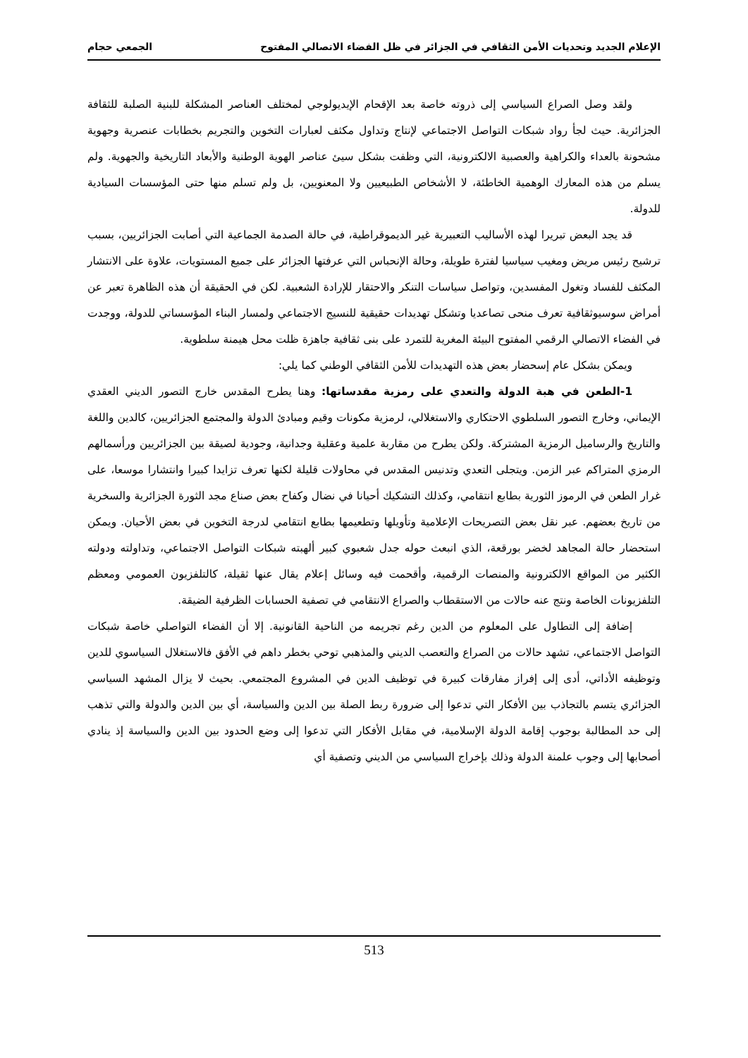الإعلام الجديد وتحديات الأمن الثقافي في الجزائر في ظل الفضاء الاتصالي المفتوح الجمعي حجام
ولقد وصل الصراع السياسي إلى ذروته خاصة بعد الإقحام الإيديولوجي لمختلف العناصر المشكلة للبنية الصلبة للثقافة الجزائرية. حيث لجأ رواد شبكات التواصل الاجتماعي لإنتاج وتداول مكثف لعبارات التخوين والتجريم بخطابات عنصرية وجهوية مشحونة بالعداء والكراهية والعصبية الالكترونية، التي وظفت بشكل سيئ عناصر الهوية الوطنية والأبعاد التاريخية والجهوية. ولم يسلم من هذه المعارك الوهمية الخاطئة، لا الأشخاص الطبيعيين ولا المعنويين، بل ولم تسلم منها حتى المؤسسات السيادية للدولة.
قد يجد البعض تبريرا لهذه الأساليب التعبيرية غير الديموقراطية، في حالة الصدمة الجماعية التي أصابت الجزائريين، بسبب ترشيح رئيس مريض ومغيب سياسيا لفترة طويلة، وحالة الإنحباس التي عرفتها الجزائر على جميع المستويات، علاوة على الانتشار المكثف للفساد وتغول المفسدين، وتواصل سياسات التنكر والاحتقار للإرادة الشعبية. لكن في الحقيقة أن هذه الظاهرة تعبر عن أمراض سوسيوثقافية تعرف منحى تصاعديا وتشكل تهديدات حقيقية للنسيج الاجتماعي ولمسار البناء المؤسساتي للدولة، ووجدت في الفضاء الاتصالي الرقمي المفتوح البيئة المغرية للتمرد على بنى ثقافية جاهزة ظلت محل هيمنة سلطوية.
ويمكن بشكل عام إسحضار بعض هذه التهديدات للأمن الثقافي الوطني كما يلي:
1-الطعن في هبة الدولة والتعدي على رمزية مقدساتها: وهنا يطرح المقدس خارج التصور الديني العقدي الإيماني، وخارج التصور السلطوي الاحتكاري والاستغلالي، لرمزية مكونات وقيم ومبادئ الدولة والمجتمع الجزائريين، كالدين واللغة والتاريخ والرساميل الرمزية المشتركة. ولكن يطرح من مقاربة علمية وعقلية وجدانية، وجودية لصيقة بين الجزائريين ورأسمالهم الرمزي المتراكم عبر الزمن. ويتجلى التعدي وتدنيس المقدس في محاولات قليلة لكنها تعرف تزايدا كبيرا وانتشارا موسعا، على غرار الطعن في الرموز الثورية بطابع انتقامي، وكذلك التشكيك أحيانا في نضال وكفاح بعض صناع مجد الثورة الجزائرية والسخرية من تاريخ بعضهم. عبر نقل بعض التصريحات الإعلامية وتأويلها وتطعيمها بطابع انتقامي لدرجة التخوين في بعض الأحيان. ويمكن استحضار حالة المجاهد لخضر بورقعة، الذي انبعث حوله جدل شعبوي كبير ألهبته شبكات التواصل الاجتماعي، وتداولته ودولته الكثير من المواقع الالكترونية والمنصات الرقمية، وأقحمت فيه وسائل إعلام يقال عنها ثقيلة، كالتلفزيون العمومي ومعظم التلفزيونات الخاصة ونتج عنه حالات من الاستقطاب والصراع الانتقامي في تصفية الحسابات الظرفية الضيقة.
إضافة إلى التطاول على المعلوم من الدين رغم تجريمه من الناحية القانونية. إلا أن الفضاء التواصلي خاصة شبكات التواصل الاجتماعي، تشهد حالات من الصراع والتعصب الديني والمذهبي توحي بخطر داهم في الأفق فالاستغلال السياسوي للدين وتوظيفه الأداتي، أدى إلى إفراز مفارقات كبيرة في توظيف الدين في المشروع المجتمعي. بحيث لا يزال المشهد السياسي الجزائري يتسم بالتجاذب بين الأفكار التي تدعوا إلى ضرورة ربط الصلة بين الدين والسياسة، أي بين الدين والدولة والتي تذهب إلى حد المطالبة بوجوب إقامة الدولة الإسلامية، في مقابل الأفكار التي تدعوا إلى وضع الحدود بين الدين والسياسة إذ ينادي أصحابها إلى وجوب علمنة الدولة وذلك بإخراج السياسي من الديني وتصفية أي
513